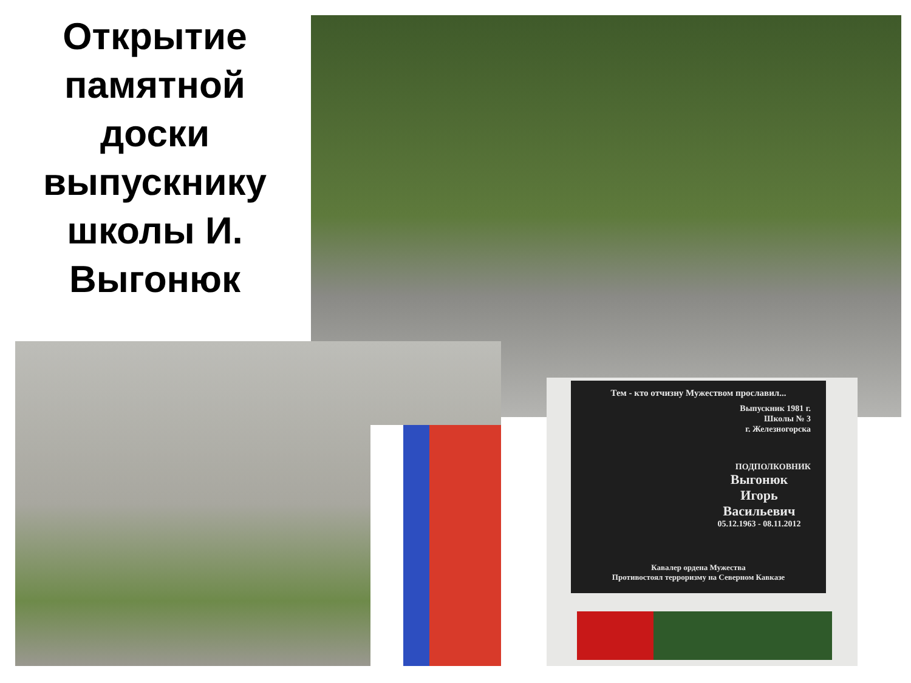Открытие памятной доски выпускнику школы И. Выгонюк
Тем - кто отчизну Мужеством прославил...
Выпускник 1981 г.
Школы № 3
г. Железногорска
ПОДПОЛКОВНИК
Выгонюк
Игорь
Васильевич
05.12.1963 - 08.11.2012
Кавалер ордена Мужества
Противостоял терроризму на Северном Кавказе